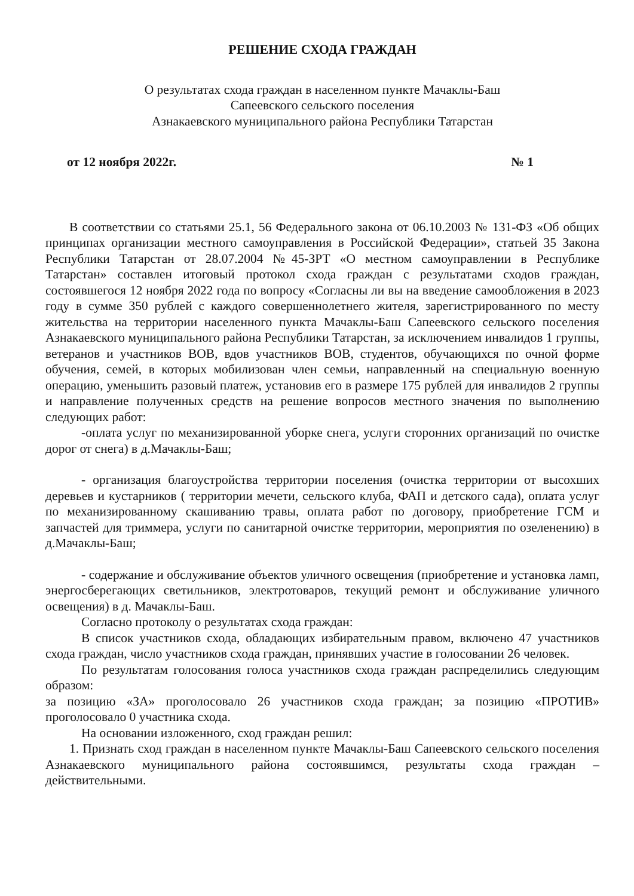РЕШЕНИЕ СХОДА ГРАЖДАН
О результатах схода граждан в населенном пункте Мачаклы-Баш
Сапеевского сельского поселения
Азнакаевского муниципального района Республики Татарстан
от 12 ноября 2022г. № 1
В соответствии со статьями 25.1, 56 Федерального закона от 06.10.2003 № 131-ФЗ «Об общих принципах организации местного самоуправления в Российской Федерации», статьей 35 Закона Республики Татарстан от 28.07.2004 №45-ЗРТ «О местном самоуправлении в Республике Татарстан» составлен итоговый протокол схода граждан с результатами сходов граждан, состоявшегося 12 ноября 2022 года по вопросу «Согласны ли вы на введение самообложения в 2023 году в сумме 350 рублей с каждого совершеннолетнего жителя, зарегистрированного по месту жительства на территории населенного пункта Мачаклы-Баш Сапеевского сельского поселения Азнакаевского муниципального района Республики Татарстан, за исключением инвалидов 1 группы, ветеранов и участников ВОВ, вдов участников ВОВ, студентов, обучающихся по очной форме обучения, семей, в которых мобилизован член семьи, направленный на специальную военную операцию, уменьшить разовый платеж, установив его в размере 175 рублей для инвалидов 2 группы и направление полученных средств на решение вопросов местного значения по выполнению следующих работ:
-оплата услуг по механизированной уборке снега, услуги сторонних организаций по очистке дорог от снега) в д.Мачаклы-Баш;
- организация благоустройства территории поселения (очистка территории от высохших деревьев и кустарников ( территории мечети, сельского клуба, ФАП и детского сада), оплата услуг по механизированному скашиванию травы, оплата работ по договору, приобретение ГСМ и запчастей для триммера, услуги по санитарной очистке территории, мероприятия по озеленению) в д.Мачаклы-Баш;
- содержание и обслуживание объектов уличного освещения (приобретение и установка ламп, энергосберегающих светильников, электротоваров, текущий ремонт и обслуживание уличного освещения) в д. Мачаклы-Баш.
Согласно протоколу о результатах схода граждан:
В список участников схода, обладающих избирательным правом, включено 47 участников схода граждан, число участников схода граждан, принявших участие в голосовании 26 человек.
По результатам голосования голоса участников схода граждан распределились следующим образом:
за позицию «ЗА» проголосовало 26 участников схода граждан; за позицию «ПРОТИВ» проголосовало 0 участника схода.
На основании изложенного, сход граждан решил:
1. Признать сход граждан в населенном пункте Мачаклы-Баш Сапеевского сельского поселения Азнакаевского муниципального района состоявшимся, результаты схода граждан – действительными.